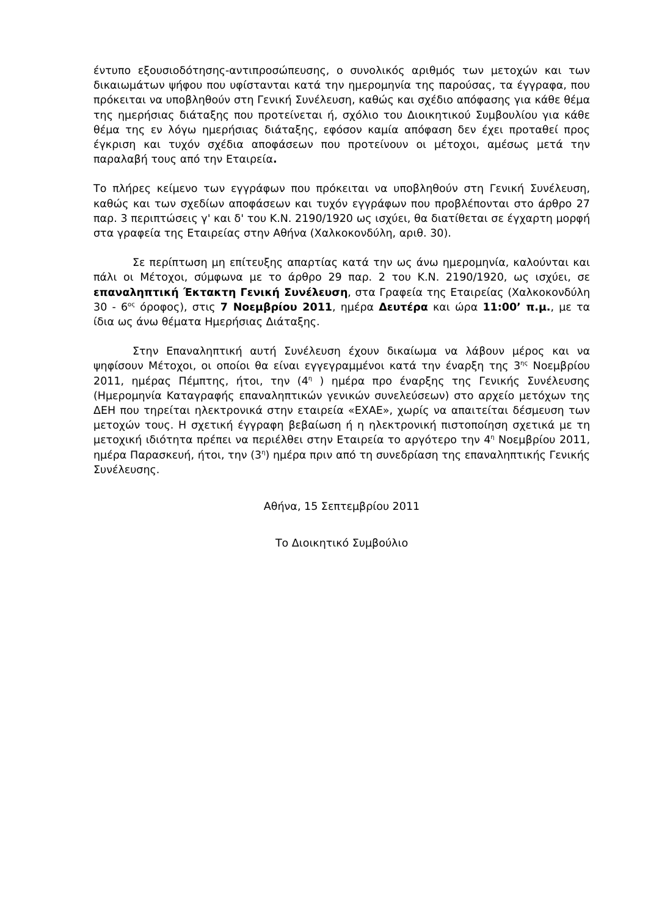έντυπο εξουσιοδότησης-αντιπροσώπευσης, ο συνολικός αριθμός των μετοχών και των δικαιωμάτων ψήφου που υφίστανται κατά την ημερομηνία της παρούσας, τα έγγραφα, που πρόκειται να υποβληθούν στη Γενική Συνέλευση, καθώς και σχέδιο απόφασης για κάθε θέμα της ημερήσιας διάταξης που προτείνεται ή, σχόλιο του Διοικητικού Συμβουλίου για κάθε θέμα της εν λόγω ημερήσιας διάταξης, εφόσον καμία απόφαση δεν έχει προταθεί προς έγκριση και τυχόν σχέδια αποφάσεων που προτείνουν οι μέτοχοι, αμέσως μετά την παραλαβή τους από την Εταιρεία.
Το πλήρες κείμενο των εγγράφων που πρόκειται να υποβληθούν στη Γενική Συνέλευση, καθώς και των σχεδίων αποφάσεων και τυχόν εγγράφων που προβλέπονται στο άρθρο 27 παρ. 3 περιπτώσεις γ' και δ' του Κ.Ν. 2190/1920 ως ισχύει, θα διατίθεται σε έγχαρτη μορφή στα γραφεία της Εταιρείας στην Αθήνα (Χαλκοκονδύλη, αριθ. 30).
Σε περίπτωση μη επίτευξης απαρτίας κατά την ως άνω ημερομηνία, καλούνται και πάλι οι Μέτοχοι, σύμφωνα με το άρθρο 29 παρ. 2 του Κ.Ν. 2190/1920, ως ισχύει, σε επαναληπτική Έκτακτη Γενική Συνέλευση, στα Γραφεία της Εταιρείας (Χαλκοκονδύλη 30 - 6<sup>ος</sup> όροφος), στις 7 Νοεμβρίου 2011, ημέρα Δευτέρα και ώρα 11:00’ π.μ., με τα ίδια ως άνω θέματα Ημερήσιας Διάταξης.
Στην Επαναληπτική αυτή Συνέλευση έχουν δικαίωμα να λάβουν μέρος και να ψηφίσουν Μέτοχοι, οι οποίοι θα είναι εγγεγραμμένοι κατά την έναρξη της 3<sup>ης</sup> Νοεμβρίου 2011, ημέρας Πέμπτης, ήτοι, την (4<sup>η</sup> ) ημέρα προ έναρξης της Γενικής Συνέλευσης (Ημερομηνία Καταγραφής επαναληπτικών γενικών συνελεύσεων) στο αρχείο μετόχων της ΔΕΗ που τηρείται ηλεκτρονικά στην εταιρεία «ΕΧΑΕ», χωρίς να απαιτείται δέσμευση των μετοχών τους. Η σχετική έγγραφη βεβαίωση ή η ηλεκτρονική πιστοποίηση σχετικά με τη μετοχική ιδιότητα πρέπει να περιέλθει στην Εταιρεία το αργότερο την 4<sup>η</sup> Νοεμβρίου 2011, ημέρα Παρασκευή, ήτοι, την (3<sup>η</sup>) ημέρα πριν από τη συνεδρίαση της επαναληπτικής Γενικής Συνέλευσης.
Αθήνα, 15 Σεπτεμβρίου 2011
Το Διοικητικό Συμβούλιο